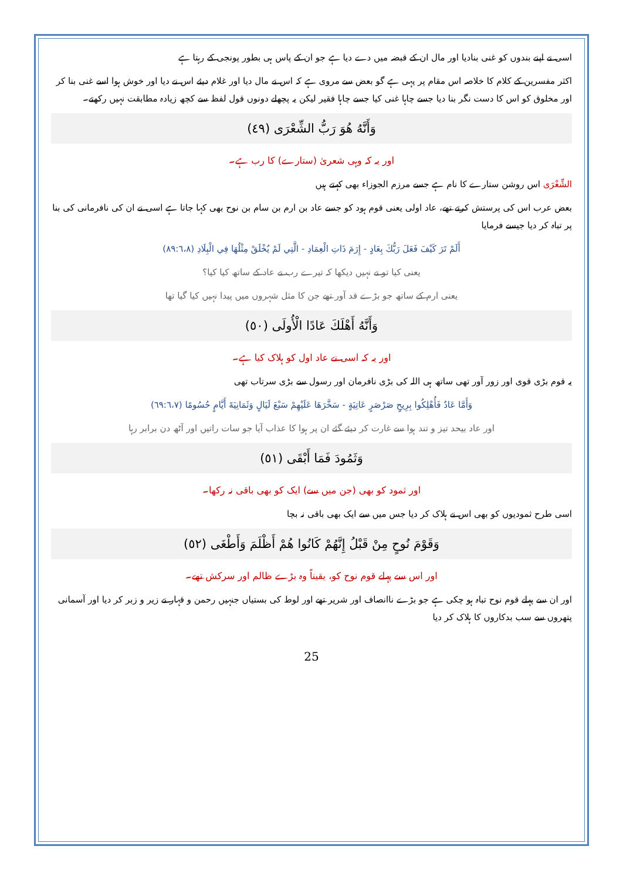اسی نے اپنے بندوں کو غنی بنادیا اور مال ان کے قبضہ میں دے دیا ہے جو ان کے پاس ہی بطور پونجی کے رہتا ہے
اکثر مفسرین کے کلام کا خلاصہ اس مقام پر یہی ہے گو بعض سے مروی ہے کہ اس نے مال دیا اور غلام دیئے اس نے دیا اور خوش ہوا اسے غنی بنا کر اور مخلوق کو اس کا دست نگر بنا دیا جسے چاہا غنی کیا جسے چاہا فقیر لیکن یہ پچھلے دونوں قول لفظ سے کچھ زیادہ مطابقت نہیں رکھتے۔
وَأَنَّهُ هُوَ رَبُّ الشِّعْرَى (٤٩)
اور یہ کہ وہی شعریٰ (ستارے) کا رب ہے۔
الشِّعْرَى اس روشن ستارے کا نام ہے جسے مرزم الجوزاء بھی کہتے ہیں
بعض عرب اس کی پرستش کرتے تھے، عاد اولی یعنی قوم ہود کو جسے عاد بن ارم بن سام بن نوح بھی کہا جاتا ہے اسی نے ان کی نافرمانی کی بنا پر تباہ کر دیا جیسے فرمایا
أَلَمْ تَرَ كَيْفَ فَعَلَ رَبُّكَ بِعَادٍ - إِرَمَ ذَاتِ الْعِمَادِ - الَّتِي لَمْ يُخْلَقْ مِثْلُهَا فِي الْبِلَادِ (٨٩:٦،٨)
یعنی کیا تو نے نہیں دیکھا کہ تیرے رب نے عاد کے ساتھ کیا کیا؟
یعنی ارم کے ساتھ جو بڑے قد آور تھے جن کا مثل شہروں میں پیدا نہیں کیا گیا تھا
وَأَنَّهُ أَهْلَكَ عَادًا الْأُولَى (٥٠)
اور یہ کہ اسی نے عاد اول کو ہلاک کیا ہے۔
یہ قوم بڑی قوی اور زور آور تھی ساتھ ہی اللہ کی بڑی نافرمان اور رسول سے بڑی سرتاب تھی
وَأَمَّا عَادٌ فَأُهْلِكُوا بِرِيحٍ صَرْصَرٍ عَاتِيَةٍ - سَخَّرَهَا عَلَيْهِمْ سَبْعَ لَيَالٍ وَثَمَانِيَةَ أَيَّامٍ حُسُومًا (٦٩:٦،٧)
اور عاد بیحد تیز و تند ہوا سے غارت کر دیئے گئے ان پر ہوا کا عذاب آیا جو سات راتیں اور آٹھ دن برابر رہا
وَثَمُودَ فَمَا أَبْقَى (٥١)
اور ثمود کو بھی (جن میں سے) ایک کو بھی باقی نہ رکھا۔
اسی طرح ثمودیوں کو بھی اس نے ہلاک کر دیا جس میں سے ایک بھی باقی نہ بچا
وَقَوْمَ نُوحٍ مِنْ قَبْلُ إِنَّهُمْ كَانُوا هُمْ أَظْلَمَ وَأَطْغَى (٥٢)
اور اس سے پہلے قوم نوح کو، یقیناً وہ بڑے ظالم اور سرکش تھے۔
اور ان سے پہلے قوم نوح تباہ ہو چکی ہے جو بڑے ناانصاف اور شریر تھے اور لوط کی بستیاں جنہیں رحمن و قہار نے زیر و زبر کر دیا اور آسمانی پتھروں سے سب بدکاروں کا ہلاک کر دیا
25